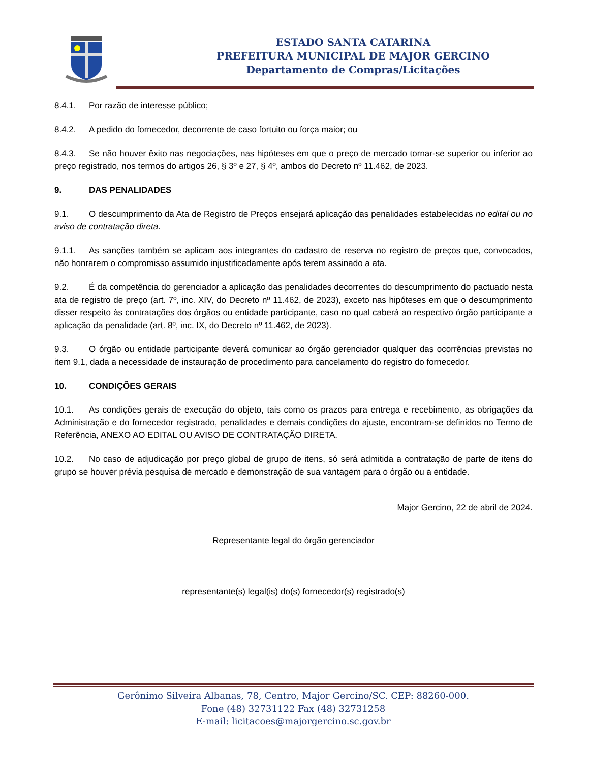ESTADO SANTA CATARINA
PREFEITURA MUNICIPAL DE MAJOR GERCINO
Departamento de Compras/Licitações
8.4.1. Por razão de interesse público;
8.4.2. A pedido do fornecedor, decorrente de caso fortuito ou força maior; ou
8.4.3. Se não houver êxito nas negociações, nas hipóteses em que o preço de mercado tornar-se superior ou inferior ao preço registrado, nos termos do artigos 26, § 3º e 27, § 4º, ambos do Decreto nº 11.462, de 2023.
9. DAS PENALIDADES
9.1. O descumprimento da Ata de Registro de Preços ensejará aplicação das penalidades estabelecidas no edital ou no aviso de contratação direta.
9.1.1. As sanções também se aplicam aos integrantes do cadastro de reserva no registro de preços que, convocados, não honrarem o compromisso assumido injustificadamente após terem assinado a ata.
9.2. É da competência do gerenciador a aplicação das penalidades decorrentes do descumprimento do pactuado nesta ata de registro de preço (art. 7º, inc. XIV, do Decreto nº 11.462, de 2023), exceto nas hipóteses em que o descumprimento disser respeito às contratações dos órgãos ou entidade participante, caso no qual caberá ao respectivo órgão participante a aplicação da penalidade (art. 8º, inc. IX, do Decreto nº 11.462, de 2023).
9.3. O órgão ou entidade participante deverá comunicar ao órgão gerenciador qualquer das ocorrências previstas no item 9.1, dada a necessidade de instauração de procedimento para cancelamento do registro do fornecedor.
10. CONDIÇÕES GERAIS
10.1. As condições gerais de execução do objeto, tais como os prazos para entrega e recebimento, as obrigações da Administração e do fornecedor registrado, penalidades e demais condições do ajuste, encontram-se definidos no Termo de Referência, ANEXO AO EDITAL OU AVISO DE CONTRATAÇÃO DIRETA.
10.2. No caso de adjudicação por preço global de grupo de itens, só será admitida a contratação de parte de itens do grupo se houver prévia pesquisa de mercado e demonstração de sua vantagem para o órgão ou a entidade.
Major Gercino, 22 de abril de 2024.
Representante legal do órgão gerenciador
representante(s) legal(is) do(s) fornecedor(s) registrado(s)
Gerônimo Silveira Albanas, 78, Centro, Major Gercino/SC. CEP: 88260-000.
Fone (48) 32731122 Fax (48) 32731258
E-mail: licitacoes@majorgercino.sc.gov.br